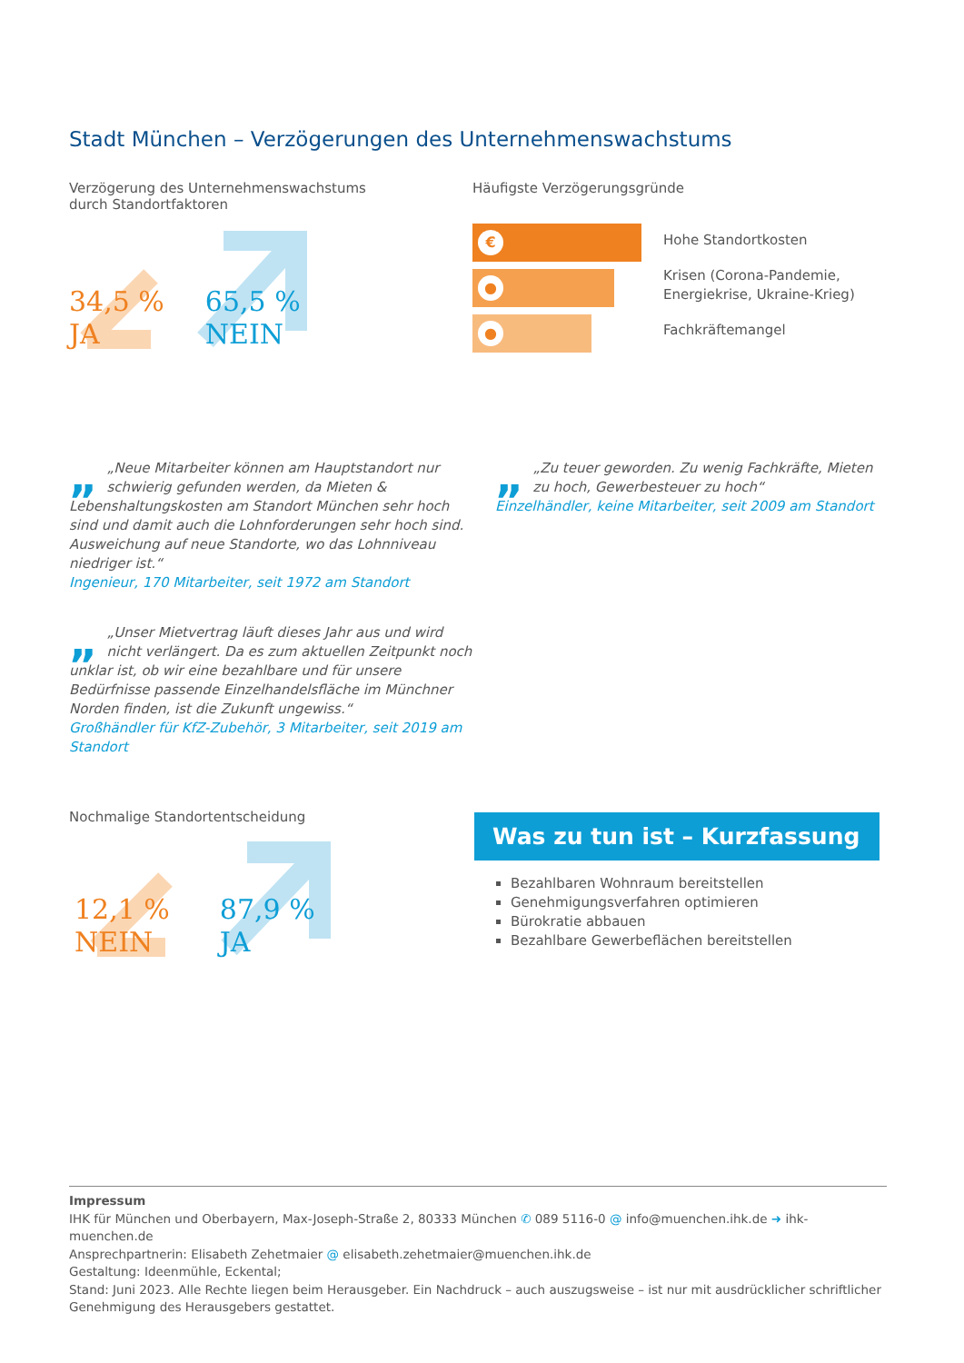Stadt München – Verzögerungen des Unternehmenswachstums
Verzögerung des Unternehmenswachstums
durch Standortfaktoren
34,5 %
JA
65,5 %
NEIN
Häufigste Verzögerungsgründe
€
●
●
Hohe Standortkosten
Krisen (Corona-Pandemie,
Energiekrise, Ukraine-Krieg)
Fachkräftemangel
„ „Neue Mitarbeiter können am Hauptstandort nur schwierig gefunden werden, da Mieten & Lebenshaltungskosten am Standort München sehr hoch sind und damit auch die Lohnforderungen sehr hoch sind. Ausweichung auf neue Standorte, wo das Lohnniveau niedriger ist.“
Ingenieur, 170 Mitarbeiter, seit 1972 am Standort
„ „Zu teuer geworden. Zu wenig Fachkräfte, Mieten zu hoch, Gewerbesteuer zu hoch“
Einzelhändler, keine Mitarbeiter, seit 2009 am Standort
„ „Unser Mietvertrag läuft dieses Jahr aus und wird nicht verlängert. Da es zum aktuellen Zeitpunkt noch unklar ist, ob wir eine bezahlbare und für unsere Bedürfnisse passende Einzelhandelsfläche im Münchner Norden finden, ist die Zukunft ungewiss.“
Großhändler für KfZ-Zubehör, 3 Mitarbeiter, seit 2019 am Standort
Nochmalige Standortentscheidung
12,1 %
NEIN
87,9 %
JA
Was zu tun ist – Kurzfassung
Bezahlbaren Wohnraum bereitstellen
Genehmigungsverfahren optimieren
Bürokratie abbauen
Bezahlbare Gewerbeflächen bereitstellen
Impressum
IHK für München und Oberbayern, Max-Joseph-Straße 2, 80333 München ✆ 089 5116-0 @ info@muenchen.ihk.de ➜ ihk-muenchen.de
Ansprechpartnerin: Elisabeth Zehetmaier @ elisabeth.zehetmaier@muenchen.ihk.de
Gestaltung: Ideenmühle, Eckental;
Stand: Juni 2023. Alle Rechte liegen beim Herausgeber. Ein Nachdruck – auch auszugsweise – ist nur mit ausdrücklicher schriftlicher Genehmigung des Herausgebers gestattet.